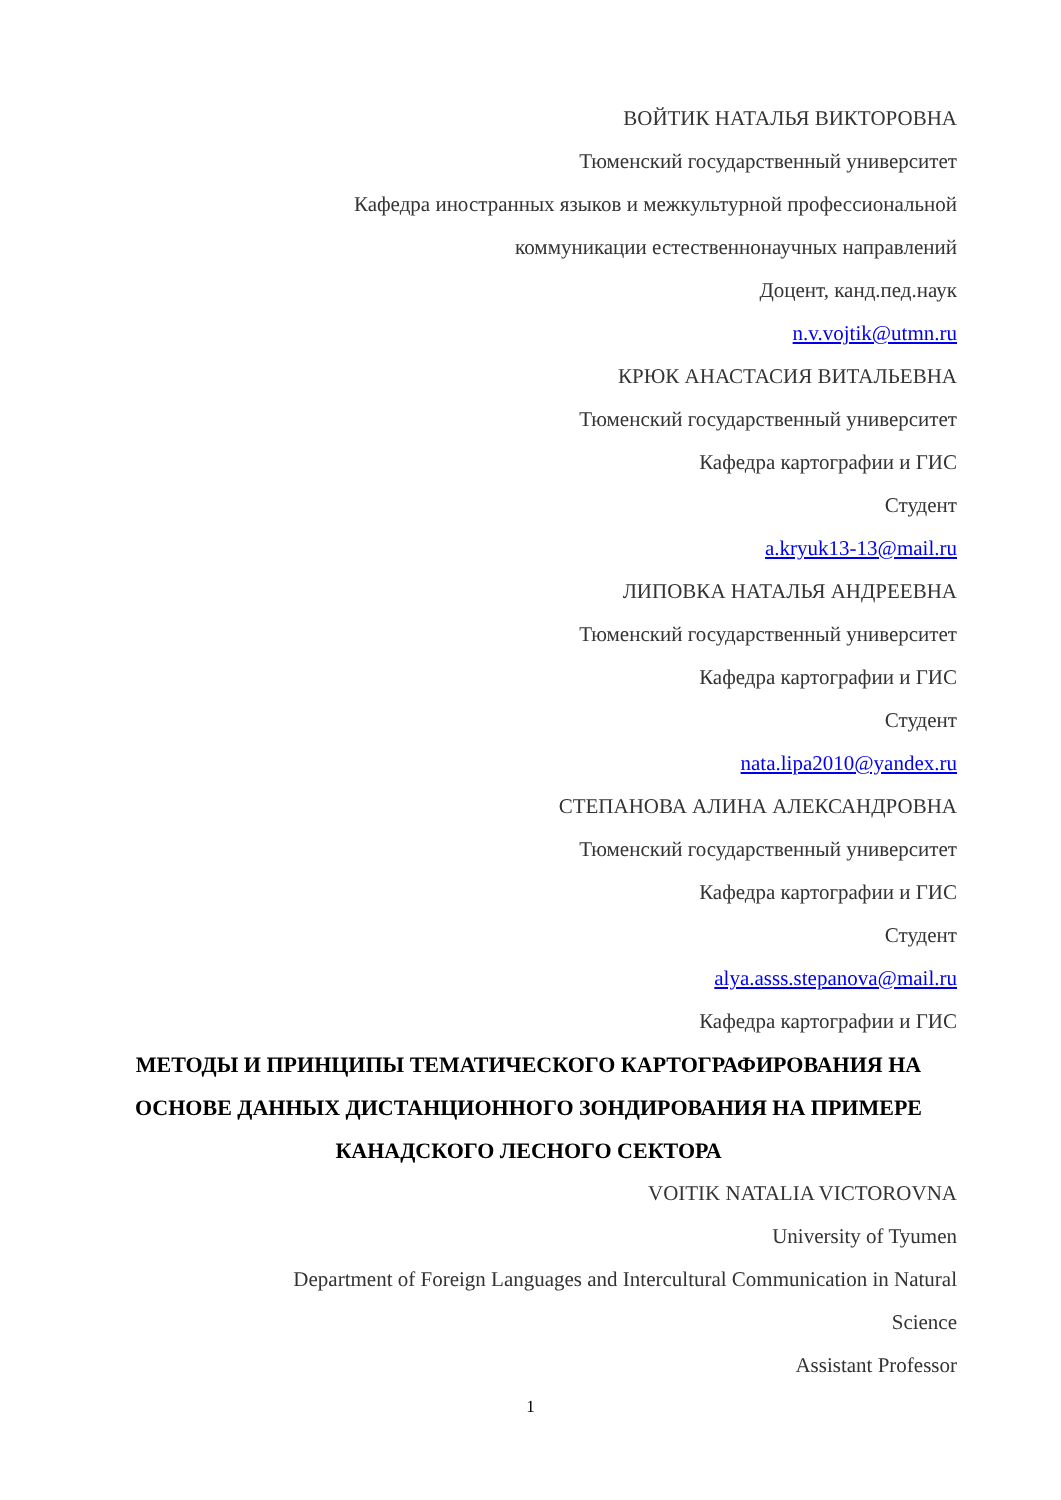ВОЙТИК НАТАЛЬЯ ВИКТОРОВНА
Тюменский государственный университет
Кафедра иностранных языков и межкультурной профессиональной
коммуникации естественнонаучных направлений
Доцент, канд.пед.наук
n.v.vojtik@utmn.ru
КРЮК АНАСТАСИЯ ВИТАЛЬЕВНА
Тюменский государственный университет
Кафедра картографии и ГИС
Студент
a.kryuk13-13@mail.ru
ЛИПОВКА НАТАЛЬЯ АНДРЕЕВНА
Тюменский государственный университет
Кафедра картографии и ГИС
Студент
nata.lipa2010@yandex.ru
СТЕПАНОВА АЛИНА АЛЕКСАНДРОВНА
Тюменский государственный университет
Кафедра картографии и ГИС
Студент
alya.asss.stepanova@mail.ru
Кафедра картографии и ГИС
МЕТОДЫ И ПРИНЦИПЫ ТЕМАТИЧЕСКОГО КАРТОГРАФИРОВАНИЯ НА ОСНОВЕ ДАННЫХ ДИСТАНЦИОННОГО ЗОНДИРОВАНИЯ НА ПРИМЕРЕ КАНАДСКОГО ЛЕСНОГО СЕКТОРА
VOITIK NATALIA VICTOROVNA
University of Tyumen
Department of Foreign Languages and Intercultural Communication in Natural
Science
Assistant Professor
1